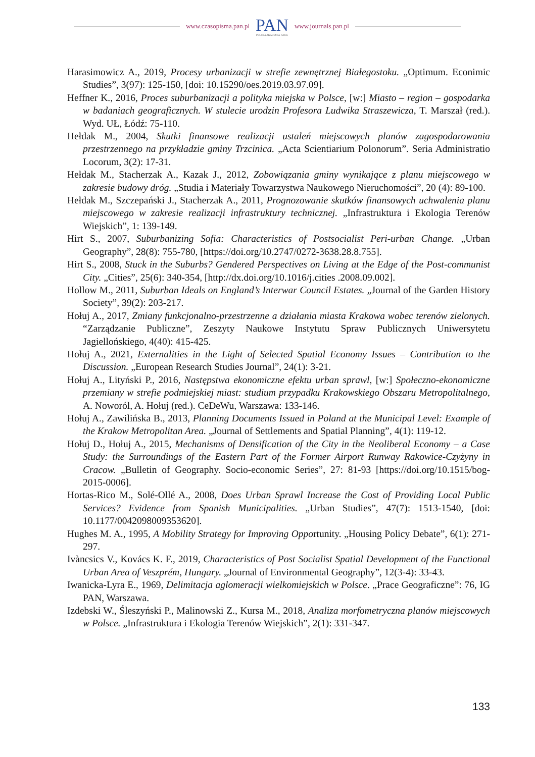www.czasopisma.pan.pl
PAN
POLSKA AKADEMIA NAUK
www.journals.pan.pl
Harasimowicz A., 2019, Procesy urbanizacji w strefie zewnętrznej Białegostoku. „Optimum. Econimic Studies”, 3(97): 125-150, [doi: 10.15290/oes.2019.03.97.09].
Heffner K., 2016, Proces suburbanizacji a polityka miejska w Polsce, [w:] Miasto – region – gospodarka w badaniach geograficznych. W stulecie urodzin Profesora Ludwika Straszewicza, T. Marszał (red.). Wyd. UŁ, Łódź: 75-110.
Hełdak M., 2004, Skutki finansowe realizacji ustaleń miejscowych planów zagospodarowania przestrzennego na przykładzie gminy Trzcinica. „Acta Scientiarium Polonorum”. Seria Administratio Locorum, 3(2): 17-31.
Hełdak M., Stacherzak A., Kazak J., 2012, Zobowiązania gminy wynikające z planu miejscowego w zakresie budowy dróg. „Studia i Materiały Towarzystwa Naukowego Nieruchomości”, 20 (4): 89-100.
Hełdak M., Szczepański J., Stacherzak A., 2011, Prognozowanie skutków finansowych uchwalenia planu miejscowego w zakresie realizacji infrastruktury technicznej. „Infrastruktura i Ekologia Terenów Wiejskich”, 1: 139-149.
Hirt S., 2007, Suburbanizing Sofia: Characteristics of Postsocialist Peri-urban Change. „Urban Geography”, 28(8): 755-780, [https://doi.org/10.2747/0272-3638.28.8.755].
Hirt S., 2008, Stuck in the Suburbs? Gendered Perspectives on Living at the Edge of the Post-communist City. „Cities”, 25(6): 340-354, [http://dx.doi.org/10.1016/j.cities .2008.09.002].
Hollow M., 2011, Suburban Ideals on England’s Interwar Council Estates. „Journal of the Garden History Society”, 39(2): 203-217.
Hołuj A., 2017, Zmiany funkcjonalno-przestrzenne a działania miasta Krakowa wobec terenów zielonych. “Zarządzanie Publiczne”, Zeszyty Naukowe Instytutu Spraw Publicznych Uniwersytetu Jagiellońskiego, 4(40): 415-425.
Hołuj A., 2021, Externalities in the Light of Selected Spatial Economy Issues – Contribution to the Discussion. „European Research Studies Journal”, 24(1): 3-21.
Hołuj A., Lityński P., 2016, Następstwa ekonomiczne efektu urban sprawl, [w:] Społeczno-ekonomiczne przemiany w strefie podmiejskiej miast: studium przypadku Krakowskiego Obszaru Metropolitalnego, A. Noworól, A. Hołuj (red.). CeDeWu, Warszawa: 133-146.
Hołuj A., Zawilińska B., 2013, Planning Documents Issued in Poland at the Municipal Level: Example of the Krakow Metropolitan Area. „Journal of Settlements and Spatial Planning”, 4(1): 119-12.
Hołuj D., Hołuj A., 2015, Mechanisms of Densification of the City in the Neoliberal Economy – a Case Study: the Surroundings of the Eastern Part of the Former Airport Runway Rakowice-Czyżyny in Cracow. „Bulletin of Geography. Socio-economic Series”, 27: 81-93 [https://doi.org/10.1515/bog-2015-0006].
Hortas-Rico M., Solé-Ollé A., 2008, Does Urban Sprawl Increase the Cost of Providing Local Public Services? Evidence from Spanish Municipalities. „Urban Studies”, 47(7): 1513-1540, [doi: 10.1177/0042098009353620].
Hughes M. A., 1995, A Mobility Strategy for Improving Opportunity. „Housing Policy Debate”, 6(1): 271-297.
Ivàncsics V., Kovács K. F., 2019, Characteristics of Post Socialist Spatial Development of the Functional Urban Area of Veszprém, Hungary. „Journal of Environmental Geography”, 12(3-4): 33-43.
Iwanicka-Lyra E., 1969, Delimitacja aglomeracji wielkomiejskich w Polsce. „Prace Geograficzne”: 76, IG PAN, Warszawa.
Izdebski W., Śleszyński P., Malinowski Z., Kursa M., 2018, Analiza morfometryczna planów miejscowych w Polsce. „Infrastruktura i Ekologia Terenów Wiejskich”, 2(1): 331-347.
133